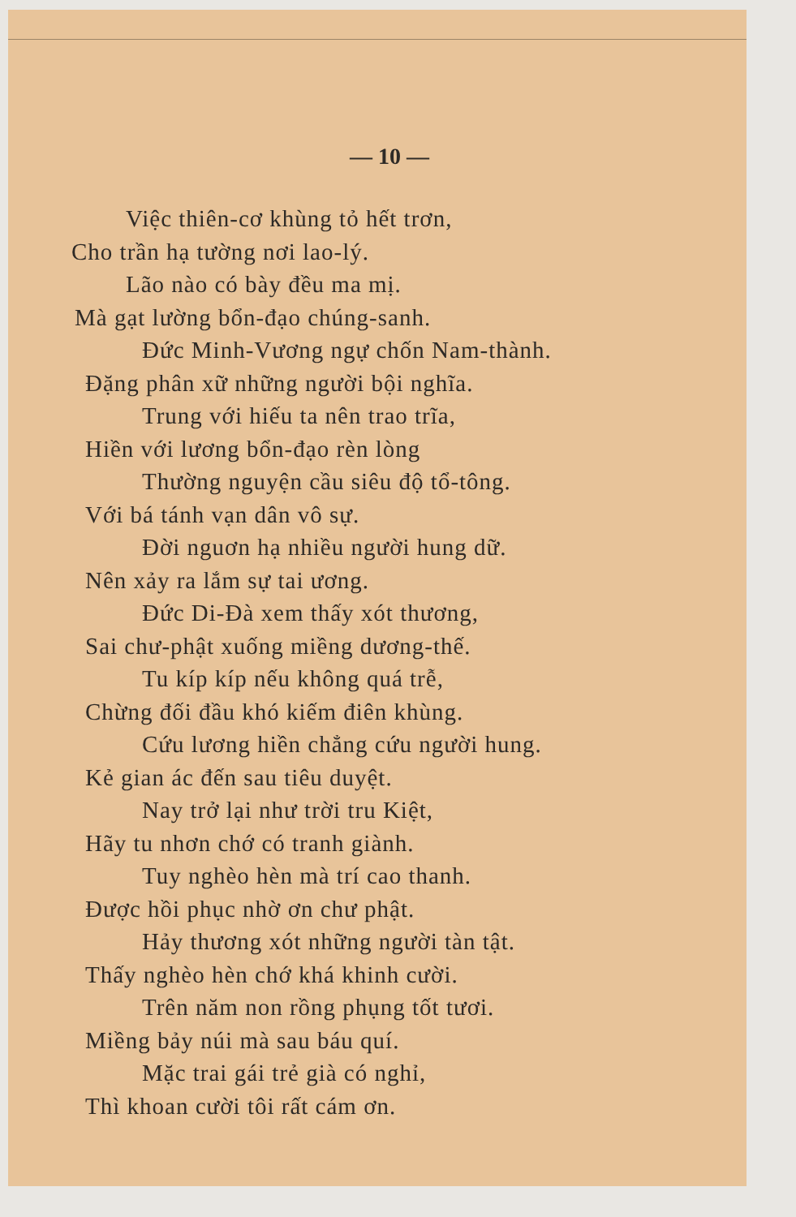— 10 —
Việc thiên-cơ khùng tỏ hết trơn,
Cho trần hạ tường nơi lao-lý.
Lão nào có bày đều ma mị.
Mà gạt lường bổn-đạo chúng-sanh.
Đức Minh-Vương ngự chốn Nam-thành.
Đặng phân xữ những người bội nghĩa.
Trung với hiếu ta nên trao trĩa,
Hiền với lương bổn-đạo rèn lòng
Thường nguyện cầu siêu độ tổ-tông.
Với bá tánh vạn dân vô sự.
Đời nguơn hạ nhiều người hung dữ.
Nên xảy ra lắm sự tai ương.
Đức Di-Đà xem thấy xót thương,
Sai chư-phật xuống miềng dương-thế.
Tu kíp kíp nếu không quá trễ,
Chừng đối đầu khó kiếm điên khùng.
Cứu lương hiền chẳng cứu người hung.
Kẻ gian ác đến sau tiêu duyệt.
Nay trở lại như trời tru Kiệt,
Hãy tu nhơn chớ có tranh giành.
Tuy nghèo hèn mà trí cao thanh.
Được hồi phục nhờ ơn chư phật.
Hảy thương xót những người tàn tật.
Thấy nghèo hèn chớ khá khinh cười.
Trên năm non rồng phụng tốt tươi.
Miềng bảy núi mà sau báu quí.
Mặc trai gái trẻ già có nghỉ,
Thì khoan cười tôi rất cám ơn.